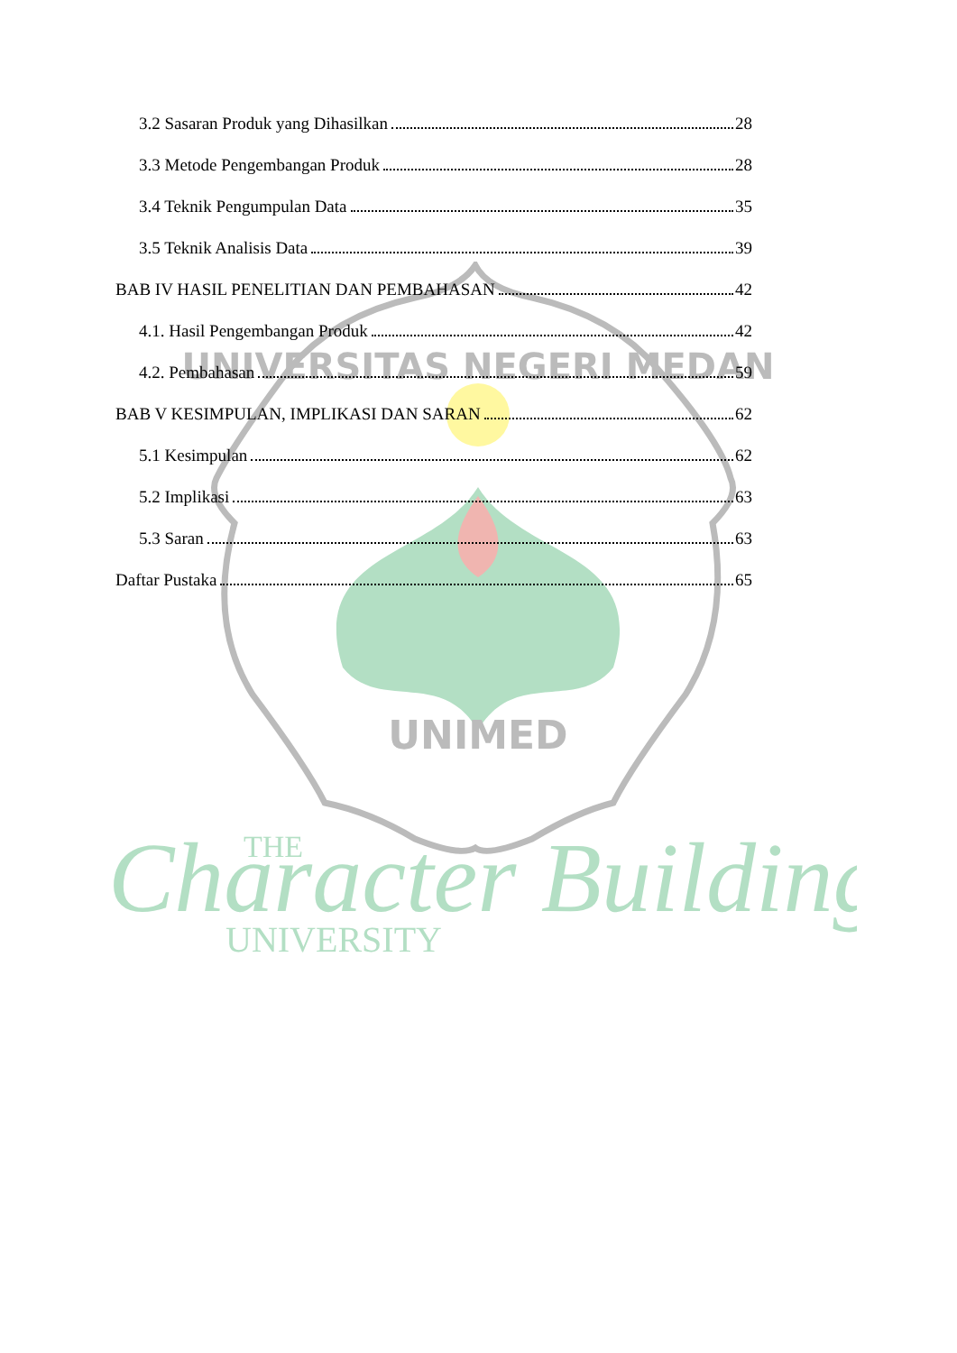UNIVERSITAS NEGERI MEDAN
UNIMED
Character Building
THE
UNIVERSITY
3.2 Sasaran Produk yang Dihasilkan 28
3.3 Metode Pengembangan Produk 28
3.4 Teknik Pengumpulan Data 35
3.5 Teknik Analisis Data 39
BAB IV HASIL PENELITIAN DAN PEMBAHASAN 42
4.1. Hasil Pengembangan Produk 42
4.2. Pembahasan 59
BAB V KESIMPULAN, IMPLIKASI DAN SARAN 62
5.1 Kesimpulan 62
5.2 Implikasi 63
5.3 Saran 63
Daftar Pustaka 65